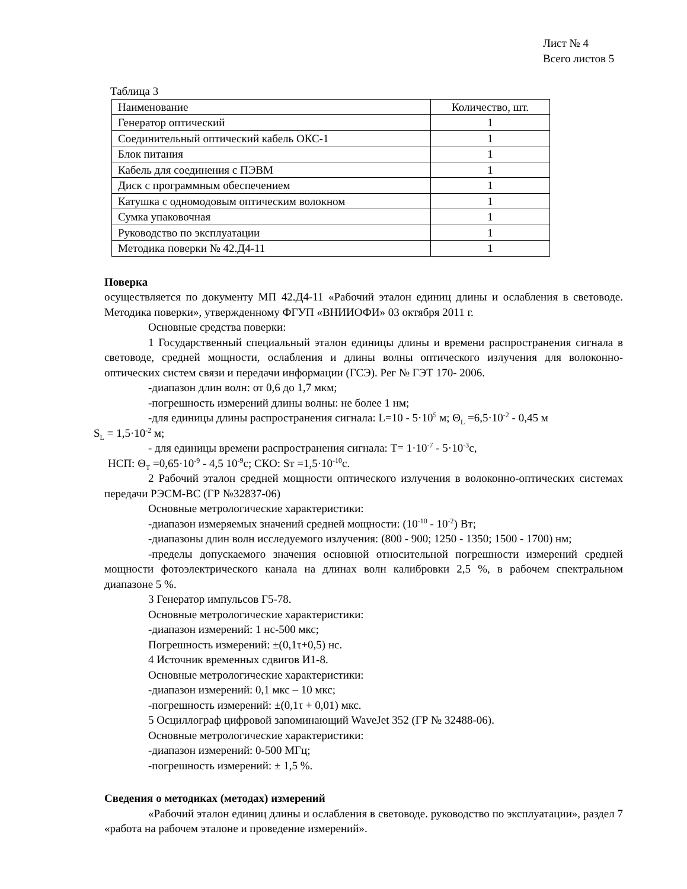Лист № 4
Всего листов 5
Таблица 3
| Наименование | Количество, шт. |
| Генератор оптический | 1 |
| Соединительный оптический кабель ОКС-1 | 1 |
| Блок питания | 1 |
| Кабель для соединения с ПЭВМ | 1 |
| Диск с программным обеспечением | 1 |
| Катушка с одномодовым оптическим волокном | 1 |
| Сумка упаковочная | 1 |
| Руководство по эксплуатации | 1 |
| Методика поверки № 42.Д4-11 | 1 |
Поверка
осуществляется по документу МП 42.Д4-11 «Рабочий эталон единиц длины и ослабления в световоде. Методика поверки», утвержденному ФГУП «ВНИИОФИ» 03 октября 2011 г.
Основные средства поверки:
1 Государственный специальный эталон единицы длины и времени распространения сигнала в световоде, средней мощности, ослабления и длины волны оптического излучения для волоконно-оптических систем связи и передачи информации (ГСЭ). Рег № ГЭТ 170- 2006.
-диапазон длин волн: от 0,6 до 1,7 мкм;
-погрешность измерений длины волны: не более 1 нм;
-для единицы длины распространения сигнала: L=10 - 5·10<sup>5</sup> м; Θ<sub>L</sub> =6,5·10<sup>-2</sup> - 0,45 м
S<sub>L</sub> = 1,5·10<sup>-2</sup> м;
- для единицы времени распространения сигнала: T= 1·10<sup>-7</sup> - 5·10<sup>-3</sup>с,
НСП: Θ<sub>T</sub> =0,65·10<sup>-9</sup> - 4,5 10<sup>-9</sup>с; СКО: Sт =1,5·10<sup>-10</sup>с.
2 Рабочий эталон средней мощности оптического излучения в волоконно-оптических системах передачи РЭСМ-ВС (ГР №32837-06)
Основные метрологические характеристики:
-диапазон измеряемых значений средней мощности: (10<sup>-10</sup> - 10<sup>-2</sup>) Вт;
-диапазоны длин волн исследуемого излучения: (800 - 900; 1250 - 1350; 1500 - 1700) нм;
-пределы допускаемого значения основной относительной погрешности измерений средней мощности фотоэлектрического канала на длинах волн калибровки 2,5 %, в рабочем спектральном диапазоне 5 %.
3 Генератор импульсов Г5-78.
Основные метрологические характеристики:
-диапазон измерений: 1 нс-500 мкс;
Погрешность измерений: ±(0,1τ+0,5) нс.
4 Источник временных сдвигов И1-8.
Основные метрологические характеристики:
-диапазон измерений: 0,1 мкс – 10 мкс;
-погрешность измерений: ±(0,1τ + 0,01) мкс.
5 Осциллограф цифровой запоминающий WaveJet 352 (ГР № 32488-06).
Основные метрологические характеристики:
-диапазон измерений: 0-500 МГц;
-погрешность измерений: ± 1,5 %.
Сведения о методиках (методах) измерений
«Рабочий эталон единиц длины и ослабления в световоде. руководство по эксплуатации», раздел 7 «работа на рабочем эталоне и проведение измерений».